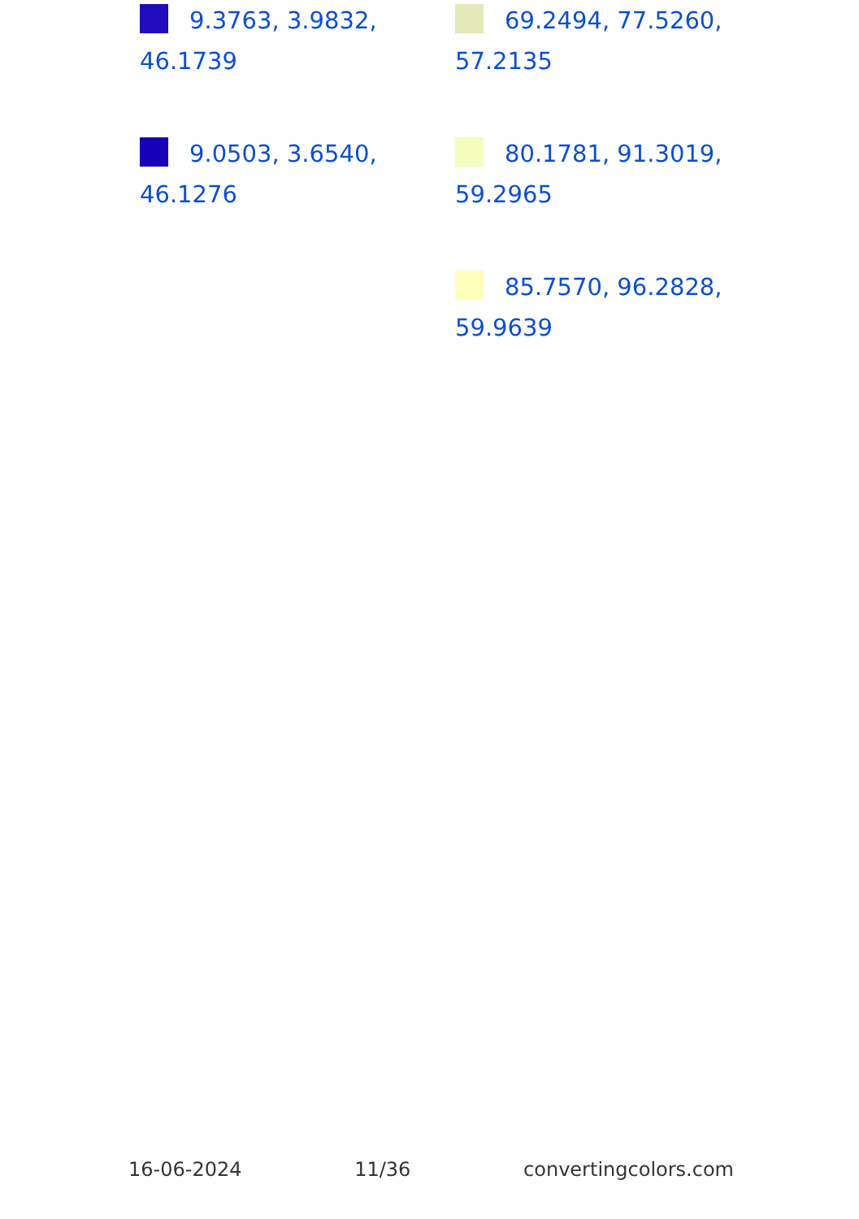9.3763, 3.9832, 46.1739
9.0503, 3.6540, 46.1276
69.2494, 77.5260, 57.2135
80.1781, 91.3019, 59.2965
85.7570, 96.2828, 59.9639
16-06-2024 11/36 convertingcolors.com